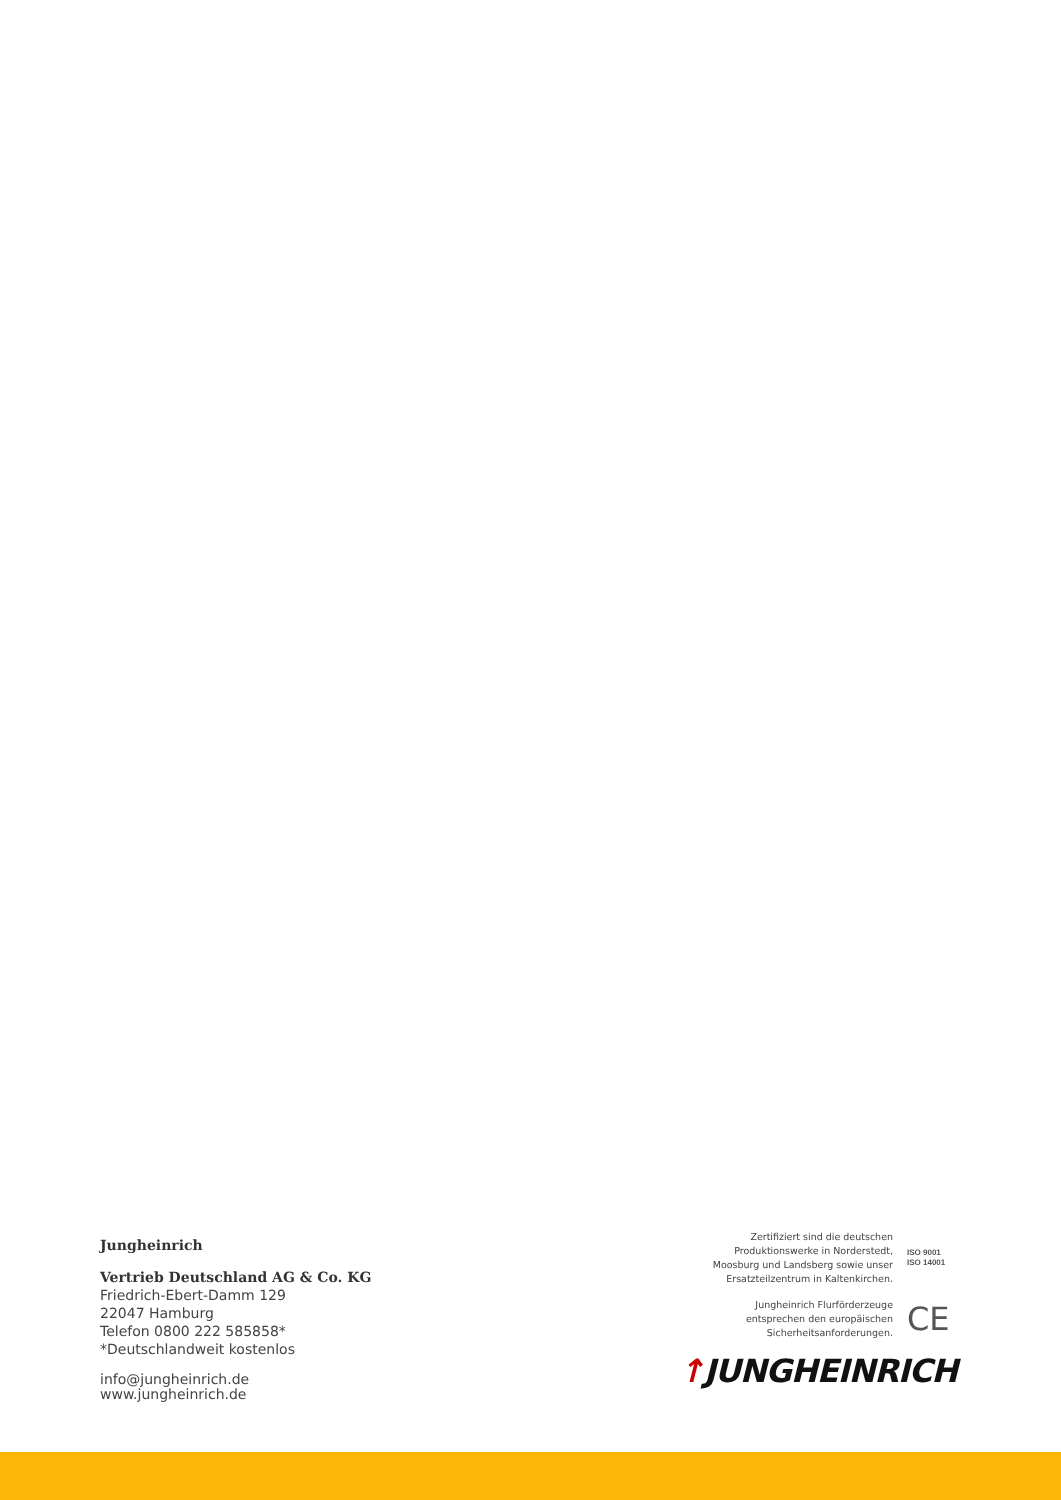Jungheinrich
Vertrieb Deutschland AG & Co. KG
Friedrich-Ebert-Damm 129
22047 Hamburg
Telefon 0800 222 585858*
*Deutschlandweit kostenlos
info@jungheinrich.de
www.jungheinrich.de
Zertifiziert sind die deutschen
Produktionswerke in Norderstedt,
Moosburg und Landsberg sowie unser
Ersatzteilzentrum in Kaltenkirchen.
ISO 9001
ISO 14001
Jungheinrich Flurförderzeuge
entsprechen den europäischen
Sicherheitsanforderungen.
CE
↑JUNGHEINRICH